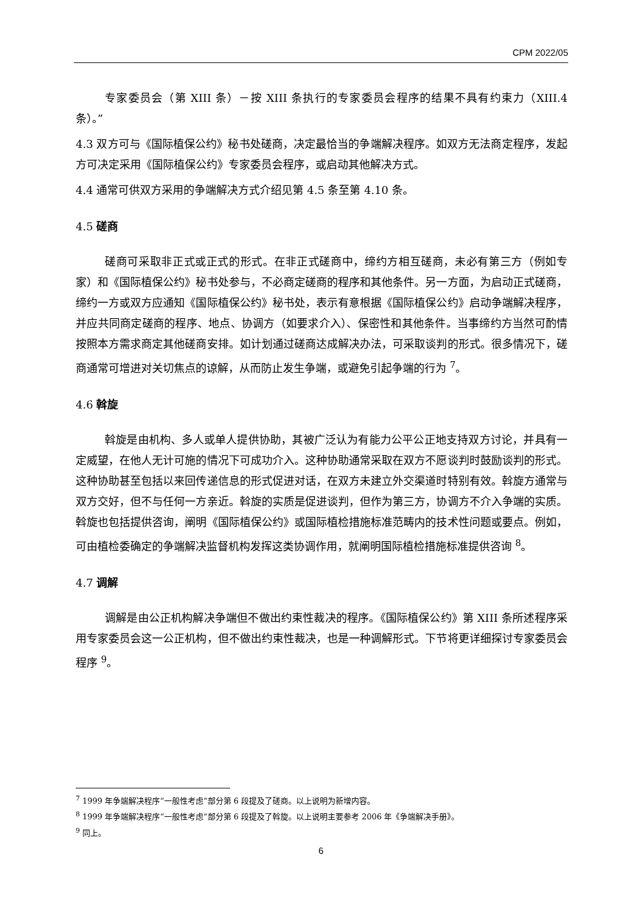CPM 2022/05
专家委员会（第 XIII 条）－按 XIII 条执行的专家委员会程序的结果不具有约束力（XIII.4 条）。”
4.3 双方可与《国际植保公约》秘书处磋商，决定最恰当的争端解决程序。如双方无法商定程序，发起方可决定采用《国际植保公约》专家委员会程序，或启动其他解决方式。
4.4 通常可供双方采用的争端解决方式介绍见第 4.5 条至第 4.10 条。
4.5 磋商
磋商可采取非正式或正式的形式。在非正式磋商中，缔约方相互磋商，未必有第三方（例如专家）和《国际植保公约》秘书处参与，不必商定磋商的程序和其他条件。另一方面，为启动正式磋商，缔约一方或双方应通知《国际植保公约》秘书处，表示有意根据《国际植保公约》启动争端解决程序，并应共同商定磋商的程序、地点、协调方（如要求介入）、保密性和其他条件。当事缔约方当然可酌情按照本方需求商定其他磋商安排。如计划通过磋商达成解决办法，可采取谈判的形式。很多情况下，磋商通常可增进对关切焦点的谅解，从而防止发生争端，或避免引起争端的行为 <sup>7</sup>。
4.6 斡旋
斡旋是由机构、多人或单人提供协助，其被广泛认为有能力公平公正地支持双方讨论，并具有一定威望，在他人无计可施的情况下可成功介入。这种协助通常采取在双方不愿谈判时鼓励谈判的形式。这种协助甚至包括以来回传递信息的形式促进对话，在双方未建立外交渠道时特别有效。斡旋方通常与双方交好，但不与任何一方亲近。斡旋的实质是促进谈判，但作为第三方，协调方不介入争端的实质。斡旋也包括提供咨询，阐明《国际植保公约》或国际植检措施标准范畴内的技术性问题或要点。例如，可由植检委确定的争端解决监督机构发挥这类协调作用，就阐明国际植检措施标准提供咨询 <sup>8</sup>。
4.7 调解
调解是由公正机构解决争端但不做出约束性裁决的程序。《国际植保公约》第 XIII 条所述程序采用专家委员会这一公正机构，但不做出约束性裁决，也是一种调解形式。下节将更详细探讨专家委员会程序 <sup>9</sup>。
<sup>7</sup> 1999 年争端解决程序“一般性考虑”部分第 6 段提及了磋商。以上说明为新增内容。
<sup>8</sup> 1999 年争端解决程序“一般性考虑”部分第 6 段提及了斡旋。以上说明主要参考 2006 年《争端解决手册》。
<sup>9</sup> 同上。
6